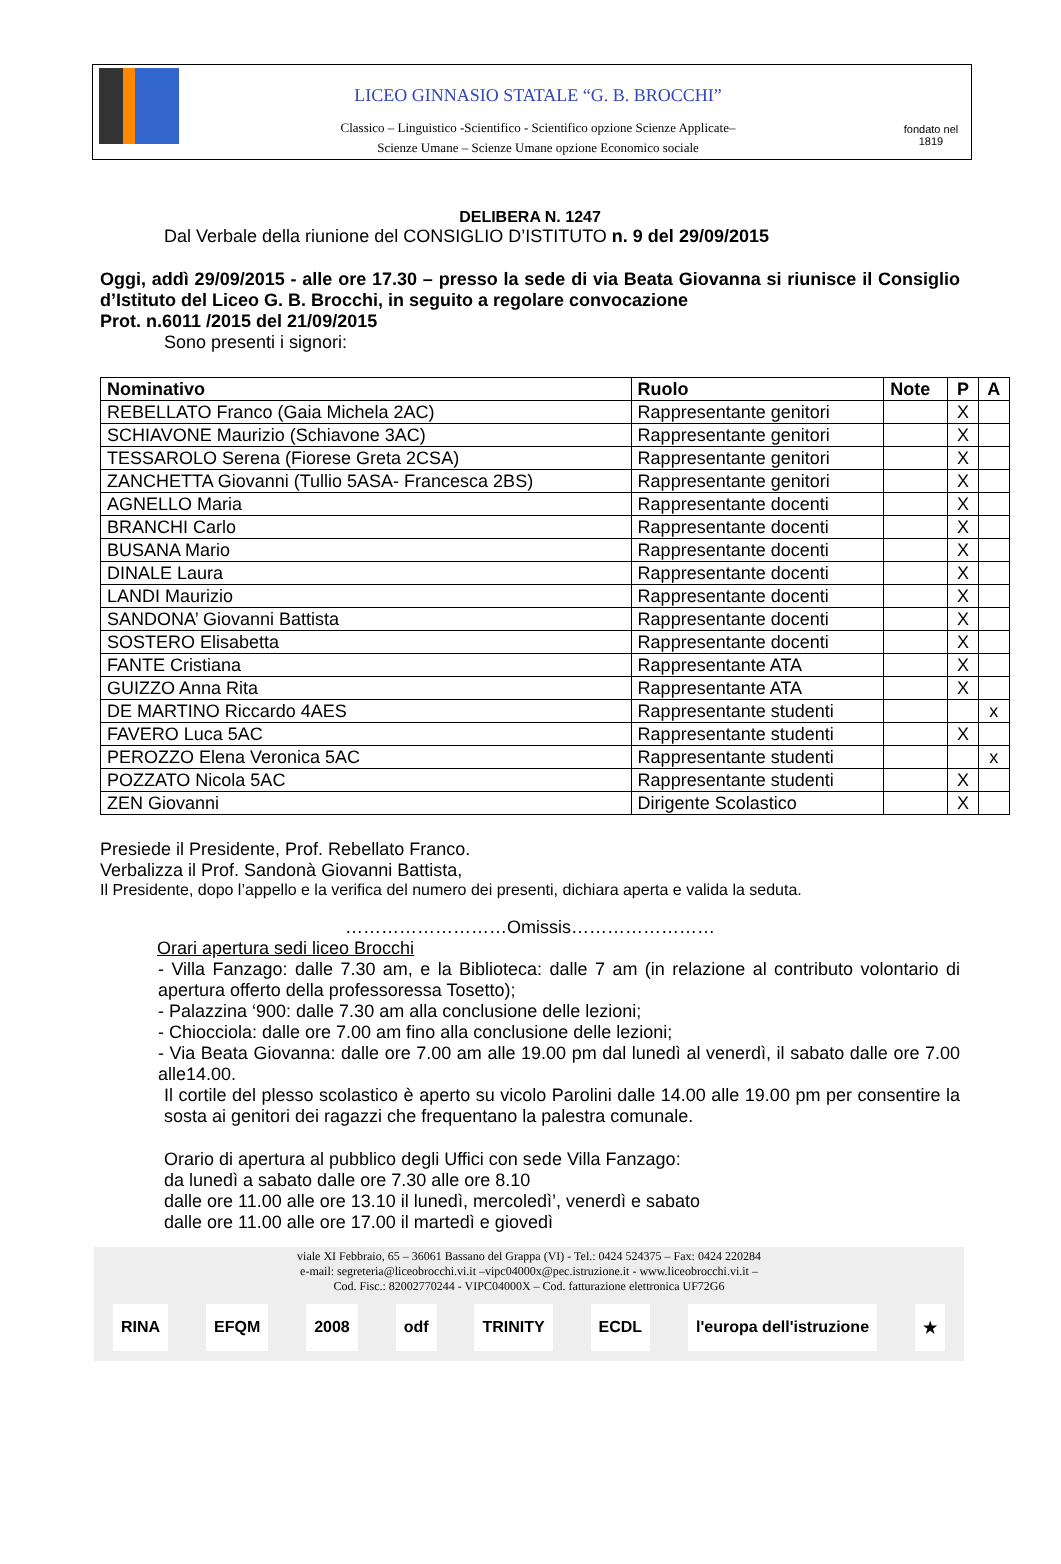LICEO GINNASIO STATALE “G. B. BROCCHI”
Classico – Linguistico -Scientifico - Scientifico opzione Scienze Applicate–
Scienze Umane – Scienze Umane opzione Economico sociale
fondato nel 1819
DELIBERA N. 1247
Dal Verbale della riunione del CONSIGLIO D’ISTITUTO n. 9 del 29/09/2015
Oggi, addì 29/09/2015 - alle ore 17.30 – presso la sede di via Beata Giovanna si riunisce il Consiglio d’Istituto del Liceo G. B. Brocchi, in seguito a regolare convocazione
Prot. n.6011 /2015 del 21/09/2015
Sono presenti i signori:
| Nominativo | Ruolo | Note | P | A |
| --- | --- | --- | --- | --- |
| REBELLATO Franco (Gaia Michela 2AC) | Rappresentante genitori | | X | |
| SCHIAVONE Maurizio (Schiavone 3AC) | Rappresentante genitori | | X | |
| TESSAROLO Serena (Fiorese Greta 2CSA) | Rappresentante genitori | | X | |
| ZANCHETTA Giovanni (Tullio 5ASA- Francesca 2BS) | Rappresentante genitori | | X | |
| AGNELLO Maria | Rappresentante docenti | | X | |
| BRANCHI Carlo | Rappresentante docenti | | X | |
| BUSANA Mario | Rappresentante docenti | | X | |
| DINALE Laura | Rappresentante docenti | | X | |
| LANDI Maurizio | Rappresentante docenti | | X | |
| SANDONA’ Giovanni Battista | Rappresentante docenti | | X | |
| SOSTERO Elisabetta | Rappresentante docenti | | X | |
| FANTE Cristiana | Rappresentante ATA | | X | |
| GUIZZO Anna Rita | Rappresentante ATA | | X | |
| DE MARTINO Riccardo 4AES | Rappresentante studenti | | | x |
| FAVERO Luca 5AC | Rappresentante studenti | | X | |
| PEROZZO Elena Veronica 5AC | Rappresentante studenti | | | x |
| POZZATO Nicola 5AC | Rappresentante studenti | | X | |
| ZEN Giovanni | Dirigente Scolastico | | X | |
Presiede il Presidente, Prof. Rebellato Franco.
Verbalizza il Prof. Sandonà Giovanni Battista,
Il Presidente, dopo l’appello e la verifica del numero dei presenti, dichiara aperta e valida la seduta.
………………………Omissis……………………
Orari apertura sedi liceo Brocchi
- Villa Fanzago: dalle 7.30 am, e la Biblioteca: dalle 7 am (in relazione al contributo volontario di apertura offerto della professoressa Tosetto);
- Palazzina ‘900: dalle 7.30 am alla conclusione delle lezioni;
- Chiocciola: dalle ore 7.00 am fino alla conclusione delle lezioni;
- Via Beata Giovanna: dalle ore 7.00 am alle 19.00 pm dal lunedì al venerdì, il sabato dalle ore 7.00 alle14.00.
Il cortile del plesso scolastico è aperto su vicolo Parolini dalle 14.00 alle 19.00 pm per consentire la sosta ai genitori dei ragazzi che frequentano la palestra comunale.
Orario di apertura al pubblico degli Uffici con sede Villa Fanzago:
da lunedì a sabato dalle ore 7.30 alle ore 8.10
dalle ore 11.00 alle ore 13.10 il lunedì, mercoledì’, venerdì e sabato
dalle ore 11.00 alle ore 17.00 il martedì e giovedì
viale XI Febbraio, 65 – 36061 Bassano del Grappa (VI) - Tel.: 0424 524375 – Fax: 0424 220284
e-mail: segreteria@liceobrocchi.vi.it –vipc04000x@pec.istruzione.it - www.liceobrocchi.vi.it –
Cod. Fisc.: 82002770244 - VIPC04000X – Cod. fatturazione elettronica UF72G6
RINA EFQM 2008 odf TRINITY ECDL l'europa dell'istruzione ★